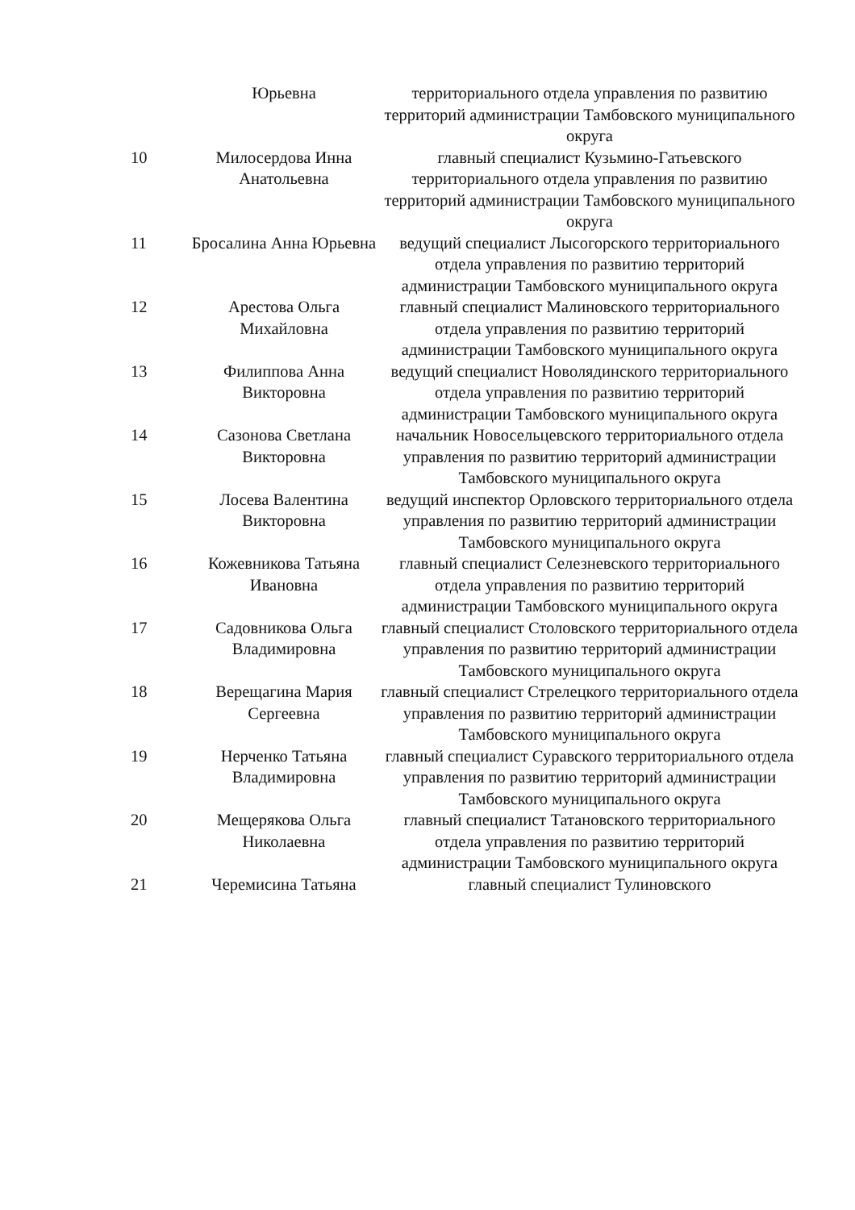| | Юрьевна | территориального отдела управления по развитию территорий администрации Тамбовского муниципального округа |
| 10 | Милосердова Инна Анатольевна | главный специалист Кузьмино-Гатьевского территориального отдела управления по развитию территорий администрации Тамбовского муниципального округа |
| 11 | Бросалина Анна Юрьевна | ведущий специалист Лысогорского территориального отдела управления по развитию территорий администрации Тамбовского муниципального округа |
| 12 | Арестова Ольга Михайловна | главный специалист Малиновского территориального отдела управления по развитию территорий администрации Тамбовского муниципального округа |
| 13 | Филиппова Анна Викторовна | ведущий специалист Новолядинского территориального отдела управления по развитию территорий администрации Тамбовского муниципального округа |
| 14 | Сазонова Светлана Викторовна | начальник Новосельцевского территориального отдела управления по развитию территорий администрации Тамбовского муниципального округа |
| 15 | Лосева Валентина Викторовна | ведущий инспектор Орловского территориального отдела управления по развитию территорий администрации Тамбовского муниципального округа |
| 16 | Кожевникова Татьяна Ивановна | главный специалист Селезневского территориального отдела управления по развитию территорий администрации Тамбовского муниципального округа |
| 17 | Садовникова Ольга Владимировна | главный специалист Столовского территориального отдела управления по развитию территорий администрации Тамбовского муниципального округа |
| 18 | Верещагина Мария Сергеевна | главный специалист Стрелецкого территориального отдела управления по развитию территорий администрации Тамбовского муниципального округа |
| 19 | Нерченко Татьяна Владимировна | главный специалист Суравского территориального отдела управления по развитию территорий администрации Тамбовского муниципального округа |
| 20 | Мещерякова Ольга Николаевна | главный специалист Татановского территориального отдела управления по развитию территорий администрации Тамбовского муниципального округа |
| 21 | Черемисина Татьяна | главный специалист Тулиновского |